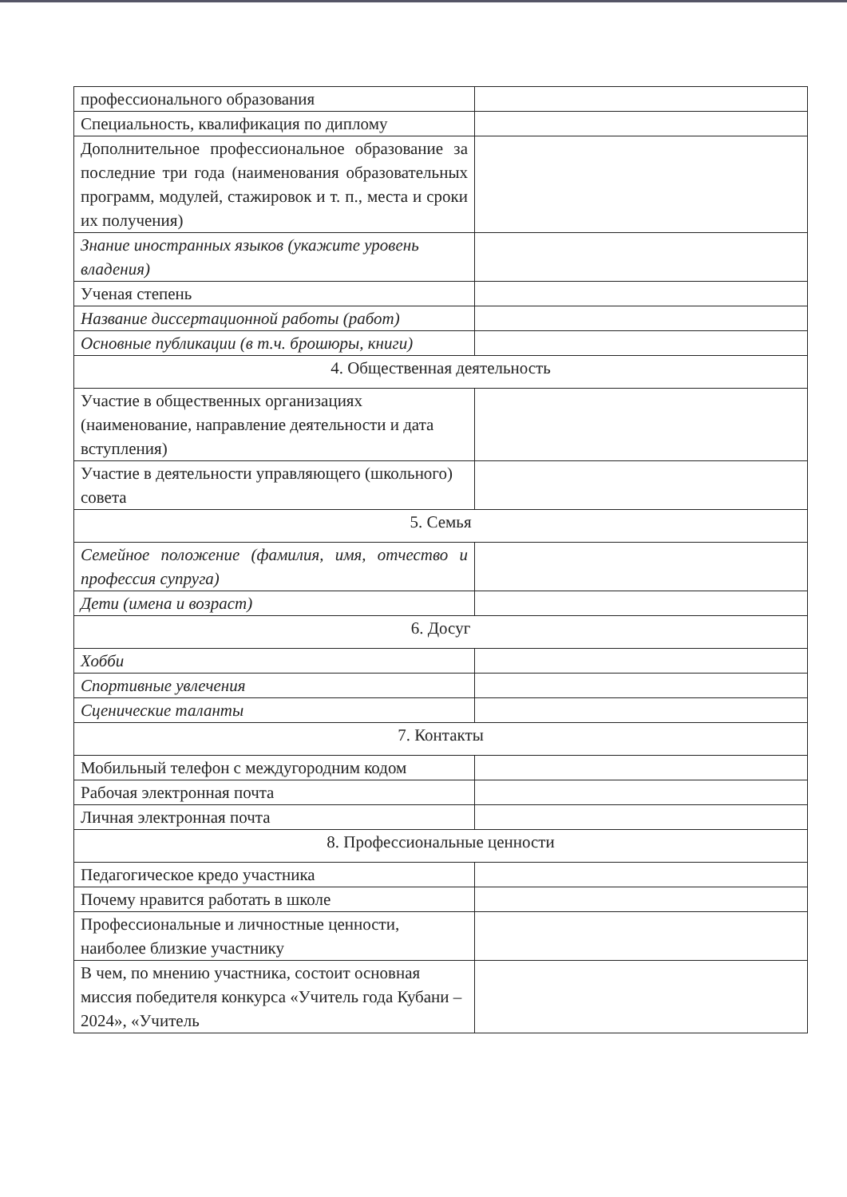| профессионального образования | |
| Специальность, квалификация по диплому | |
| Дополнительное профессиональное образование за последние три года (наименования образовательных программ, модулей, стажировок и т. п., места и сроки их получения) | |
| Знание иностранных языков (укажите уровень владения) | |
| Ученая степень | |
| Название диссертационной работы (работ) | |
| Основные публикации (в т.ч. брошюры, книги) | |
| 4. Общественная деятельность | |
| Участие в общественных организациях (наименование, направление деятельности и дата вступления) | |
| Участие в деятельности управляющего (школьного) совета | |
| 5. Семья | |
| Семейное положение (фамилия, имя, отчество и профессия супруга) | |
| Дети (имена и возраст) | |
| 6. Досуг | |
| Хобби | |
| Спортивные увлечения | |
| Сценические таланты | |
| 7. Контакты | |
| Мобильный телефон с междугородним кодом | |
| Рабочая электронная почта | |
| Личная электронная почта | |
| 8. Профессиональные ценности | |
| Педагогическое кредо участника | |
| Почему нравится работать в школе | |
| Профессиональные и личностные ценности, наиболее близкие участнику | |
| В чем, по мнению участника, состоит основная миссия победителя конкурса «Учитель года Кубани – 2024», «Учитель | |